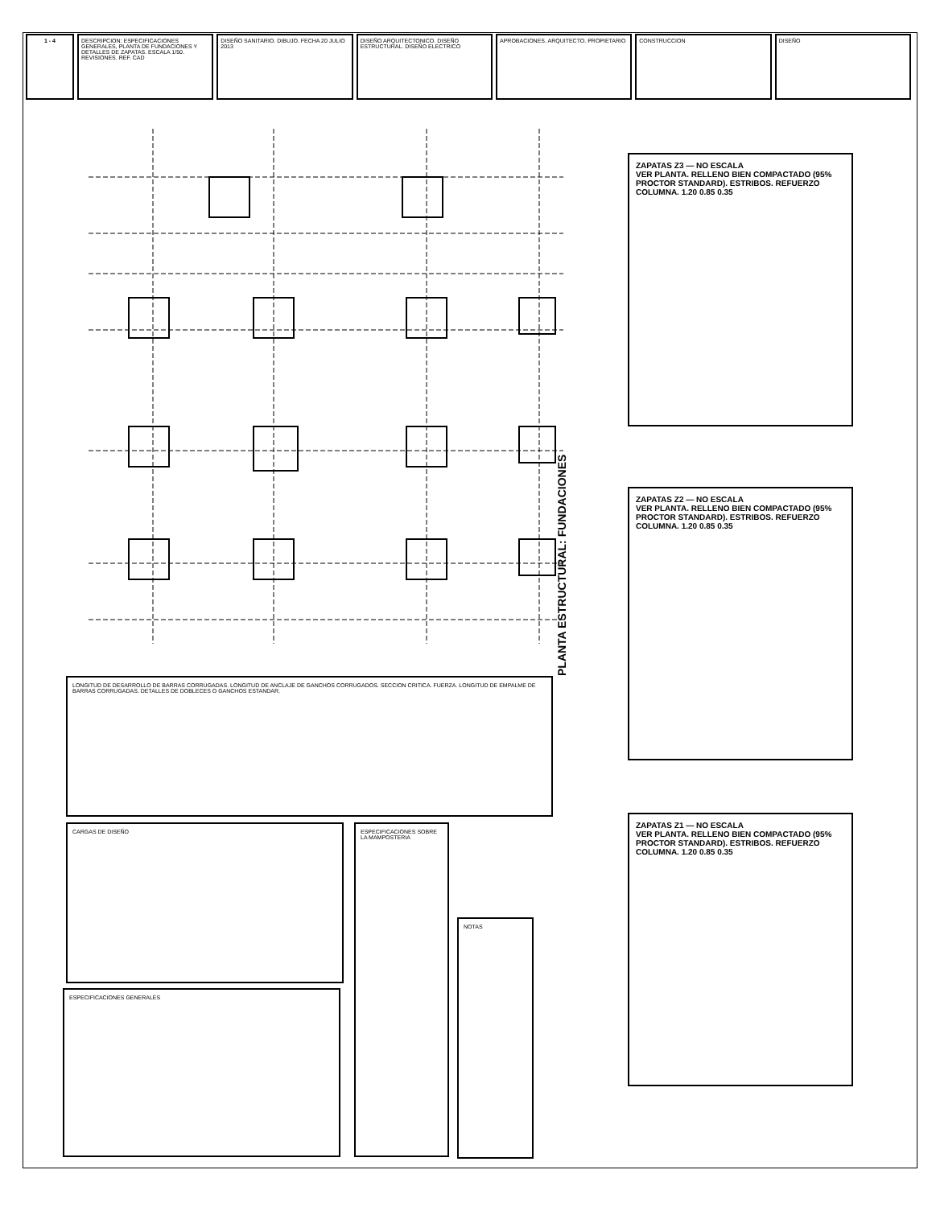1 - 4 DESCRIPCION: ESPECIFICACIONES GENERALES, PLANTA DE FUNDACIONES Y DETALLES DE ZAPATAS. ESCALA 1/50. REVISIONES. REF. CAD
DISEÑO SANITARIO. DIBUJO. FECHA 20 JULIO 2013
DISEÑO ARQUITECTONICO. DISEÑO ESTRUCTURAL. DISEÑO ELECTRICO
APROBACIONES. ARQUITECTO. PROPIETARIO
CONSTRUCCION DISEÑO
PLANTA ESTRUCTURAL: FUNDACIONES
ZAPATAS Z3 — NO ESCALA
VER PLANTA. RELLENO BIEN COMPACTADO (95% PROCTOR STANDARD). ESTRIBOS. REFUERZO COLUMNA. 1.20 0.85 0.35
ZAPATAS Z2 — NO ESCALA
VER PLANTA. RELLENO BIEN COMPACTADO (95% PROCTOR STANDARD). ESTRIBOS. REFUERZO COLUMNA. 1.20 0.85 0.35
ZAPATAS Z1 — NO ESCALA
VER PLANTA. RELLENO BIEN COMPACTADO (95% PROCTOR STANDARD). ESTRIBOS. REFUERZO COLUMNA. 1.20 0.85 0.35
LONGITUD DE DESARROLLO DE BARRAS CORRUGADAS. LONGITUD DE ANCLAJE DE GANCHOS CORRUGADOS. SECCION CRITICA. FUERZA. LONGITUD DE EMPALME DE BARRAS CORRUGADAS. DETALLES DE DOBLECES O GANCHOS ESTANDAR.
CARGAS DE DISEÑO
ESPECIFICACIONES GENERALES
ESPECIFICACIONES SOBRE LA MAMPOSTERIA
NOTAS